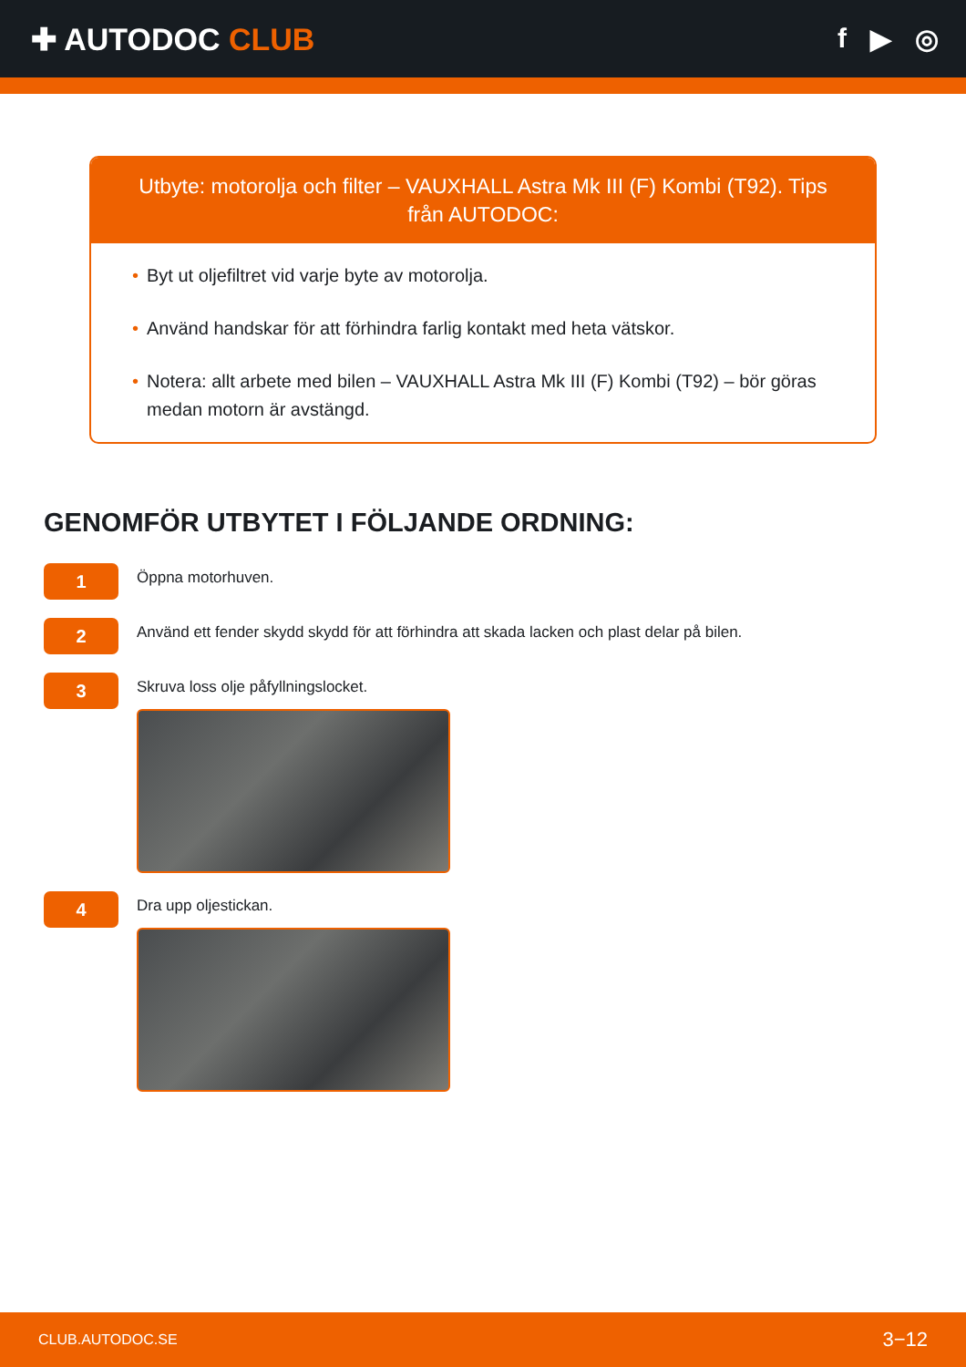✚ AUTODOC CLUB f ▶ ◎
Utbyte: motorolja och filter – VAUXHALL Astra Mk III (F) Kombi (T92). Tips från AUTODOC:
• Byt ut oljefiltret vid varje byte av motorolja.
• Använd handskar för att förhindra farlig kontakt med heta vätskor.
• Notera: allt arbete med bilen – VAUXHALL Astra Mk III (F) Kombi (T92) – bör göras medan motorn är avstängd.
GENOMFÖR UTBYTET I FÖLJANDE ORDNING:
1
Öppna motorhuven.
2
Använd ett fender skydd skydd för att förhindra att skada lacken och plast delar på bilen.
3
Skruva loss olje påfyllningslocket.
4
Dra upp oljestickan.
CLUB.AUTODOC.SE 3−12